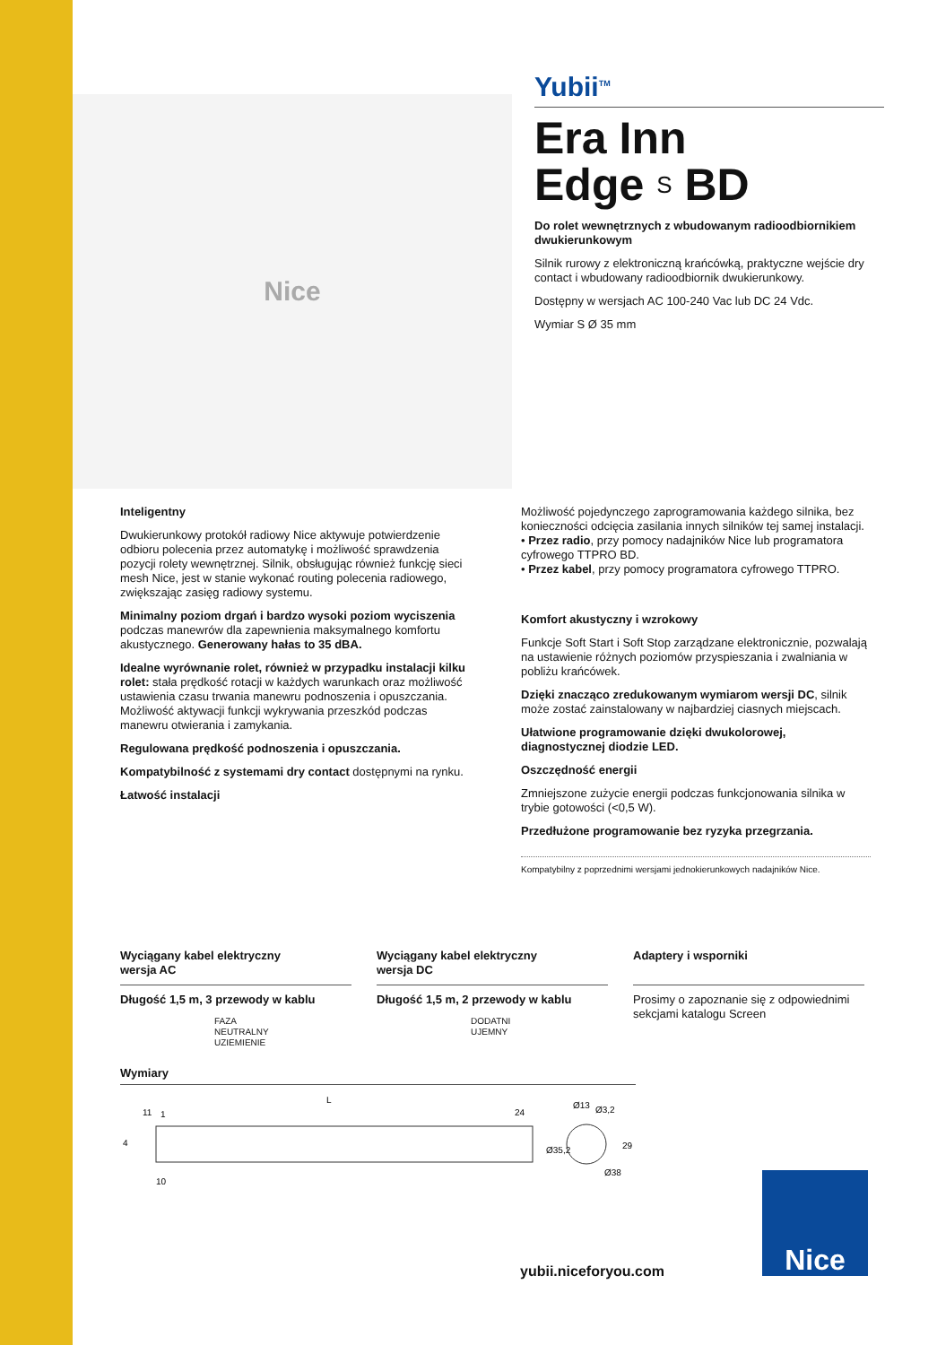Nice
Yubii<sup>TM</sup>
Era Inn
Edge S BD
Do rolet wewnętrznych z wbudowanym radioodbiornikiem dwukierunkowym
Silnik rurowy z elektroniczną krańcówką, praktyczne wejście dry contact i wbudowany radioodbiornik dwukierunkowy.
Dostępny w wersjach AC 100-240 Vac lub DC 24 Vdc.
Wymiar S Ø 35 mm
Inteligentny
Dwukierunkowy protokół radiowy Nice aktywuje potwierdzenie odbioru polecenia przez automatykę i możliwość sprawdzenia pozycji rolety wewnętrznej. Silnik, obsługując również funkcję sieci mesh Nice, jest w stanie wykonać routing polecenia radiowego, zwiększając zasięg radiowy systemu.
Minimalny poziom drgań i bardzo wysoki poziom wyciszenia podczas manewrów dla zapewnienia maksymalnego komfortu akustycznego. Generowany hałas to 35 dBA.
Idealne wyrównanie rolet, również w przypadku instalacji kilku rolet: stała prędkość rotacji w każdych warunkach oraz możliwość ustawienia czasu trwania manewru podnoszenia i opuszczania.
Możliwość aktywacji funkcji wykrywania przeszkód podczas manewru otwierania i zamykania.
Regulowana prędkość podnoszenia i opuszczania.
Kompatybilność z systemami dry contact dostępnymi na rynku.
Łatwość instalacji
Możliwość pojedynczego zaprogramowania każdego silnika, bez konieczności odcięcia zasilania innych silników tej samej instalacji.
• Przez radio, przy pomocy nadajników Nice lub programatora cyfrowego TTPRO BD.
• Przez kabel, przy pomocy programatora cyfrowego TTPRO.
Komfort akustyczny i wzrokowy
Funkcje Soft Start i Soft Stop zarządzane elektronicznie, pozwalają na ustawienie różnych poziomów przyspieszania i zwalniania w pobliżu krańcówek.
Dzięki znacząco zredukowanym wymiarom wersji DC, silnik może zostać zainstalowany w najbardziej ciasnych miejscach.
Ułatwione programowanie dzięki dwukolorowej, diagnostycznej diodzie LED.
Oszczędność energii
Zmniejszone zużycie energii podczas funkcjonowania silnika w trybie gotowości (<0,5 W).
Przedłużone programowanie bez ryzyka przegrzania.
Kompatybilny z poprzednimi wersjami jednokierunkowych nadajników Nice.
Wyciągany kabel elektryczny
wersja AC
Długość 1,5 m, 3 przewody w kablu
FAZA
NEUTRALNY
UZIEMIENIE
Wyciągany kabel elektryczny
wersja DC
Długość 1,5 m, 2 przewody w kablu
DODATNI
UJEMNY
Adaptery i wsporniki
Prosimy o zapoznanie się z odpowiednimi sekcjami katalogu Screen
Wymiary
L
11
1
24
4
10
Ø35,2
Ø13
Ø3,2
29
Ø38
yubii.niceforyou.com
Nice